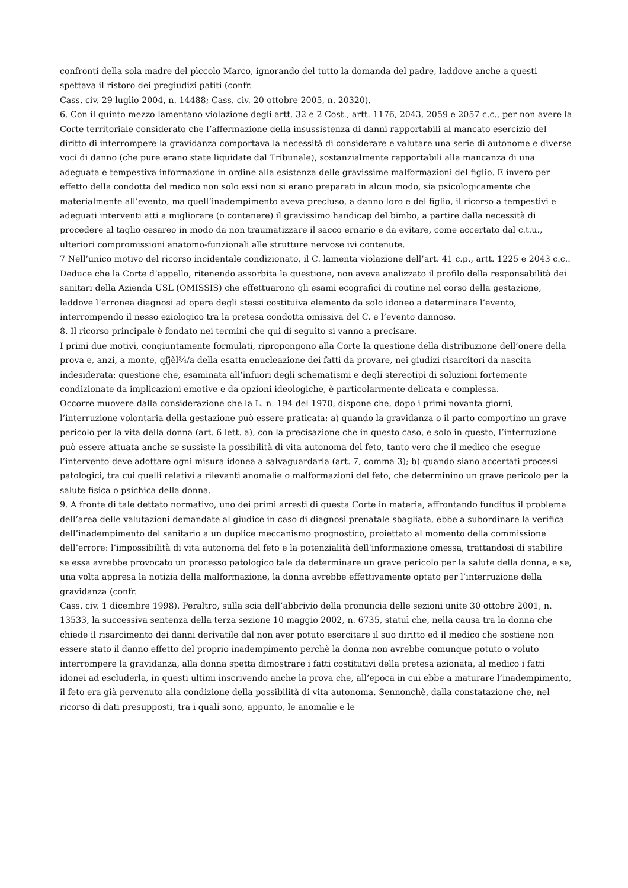confronti della sola madre del pìccolo Marco, ignorando del tutto la domanda del padre, laddove anche a questi spettava il ristoro dei pregiudizi patiti (confr.
Cass. civ. 29 luglio 2004, n. 14488; Cass. civ. 20 ottobre 2005, n. 20320).
6. Con il quinto mezzo lamentano violazione degli artt. 32 e 2 Cost., artt. 1176, 2043, 2059 e 2057 c.c., per non avere la Corte territoriale considerato che l’affermazione della insussistenza di danni rapportabili al mancato esercizio del diritto di interrompere la gravidanza comportava la necessità di considerare e valutare una serie di autonome e diverse voci di danno (che pure erano state liquidate dal Tribunale), sostanzialmente rapportabili alla mancanza di una adeguata e tempestiva informazione in ordine alla esistenza delle gravissime malformazioni del figlio. E invero per effetto della condotta del medico non solo essi non si erano preparati in alcun modo, sia psicologicamente che materialmente all’evento, ma quell’inadempimento aveva precluso, a danno loro e del figlio, il ricorso a tempestivi e adeguati interventi atti a migliorare (o contenere) il gravissimo handicap del bimbo, a partire dalla necessità di procedere al taglio cesareo in modo da non traumatizzare il sacco ernario e da evitare, come accertato dal c.t.u., ulteriori compromissioni anatomo-funzionali alle strutture nervose ivi contenute.
7 Nell’unico motivo del ricorso incidentale condizionato, il C. lamenta violazione dell’art. 41 c.p., artt. 1225 e 2043 c.c.. Deduce che la Corte d’appello, ritenendo assorbita la questione, non aveva analizzato il profilo della responsabilità dei sanitari della Azienda USL (OMISSIS) che effettuarono gli esami ecografici di routine nel corso della gestazione, laddove l’erronea diagnosi ad opera degli stessi costituiva elemento da solo idoneo a determinare l’evento, interrompendo il nesso eziologico tra la pretesa condotta omissiva del C. e l’evento dannoso.
8. Il ricorso principale è fondato nei termini che qui di seguito si vanno a precisare.
I primi due motivi, congiuntamente formulati, ripropongono alla Corte la questione della distribuzione dell’onere della prova e, anzi, a monte, qfjèl¾/a della esatta enucleazione dei fatti da provare, nei giudizi risarcitori da nascita indesiderata: questione che, esaminata all’infuori degli schematismi e degli stereotipi di soluzioni fortemente condizionate da implicazioni emotive e da opzioni ideologiche, è particolarmente delicata e complessa.
Occorre muovere dalla considerazione che la L. n. 194 del 1978, dispone che, dopo i primi novanta giorni, l’interruzione volontaria della gestazione può essere praticata: a) quando la gravidanza o il parto comportino un grave pericolo per la vita della donna (art. 6 lett. a), con la precisazione che in questo caso, e solo in questo, l’interruzione può essere attuata anche se sussiste la possibilità di vita autonoma del feto, tanto vero che il medico che esegue l’intervento deve adottare ogni misura idonea a salvaguardarla (art. 7, comma 3); b) quando siano accertati processi patologici, tra cui quelli relativi a rilevanti anomalie o malformazioni del feto, che determinino un grave pericolo per la salute fisica o psichica della donna.
9. A fronte di tale dettato normativo, uno dei primi arresti di questa Corte in materia, affrontando funditus il problema dell’area delle valutazioni demandate al giudice in caso di diagnosi prenatale sbagliata, ebbe a subordinare la verifica dell’inadempimento del sanitario a un duplice meccanismo prognostico, proiettato al momento della commissione dell’errore: l’impossibilità di vita autonoma del feto e la potenzialità dell’informazione omessa, trattandosi di stabilire se essa avrebbe provocato un processo patologico tale da determinare un grave pericolo per la salute della donna, e se, una volta appresa la notizia della malformazione, la donna avrebbe effettivamente optato per l’interruzione della gravidanza (confr.
Cass. civ. 1 dicembre 1998). Peraltro, sulla scia dell’abbrivio della pronuncia delle sezioni unite 30 ottobre 2001, n. 13533, la successiva sentenza della terza sezione 10 maggio 2002, n. 6735, statuì che, nella causa tra la donna che chiede il risarcimento dei danni derivatile dal non aver potuto esercitare il suo diritto ed il medico che sostiene non essere stato il danno effetto del proprio inadempimento perchè la donna non avrebbe comunque potuto o voluto interrompere la gravidanza, alla donna spetta dimostrare i fatti costitutivi della pretesa azionata, al medico i fatti idonei ad escluderla, in questi ultimi inscrivendo anche la prova che, all’epoca in cui ebbe a maturare l’inadempimento, il feto era già pervenuto alla condizione della possibilità di vita autonoma. Sennonchè, dalla constatazione che, nel ricorso di dati presupposti, tra i quali sono, appunto, le anomalie e le